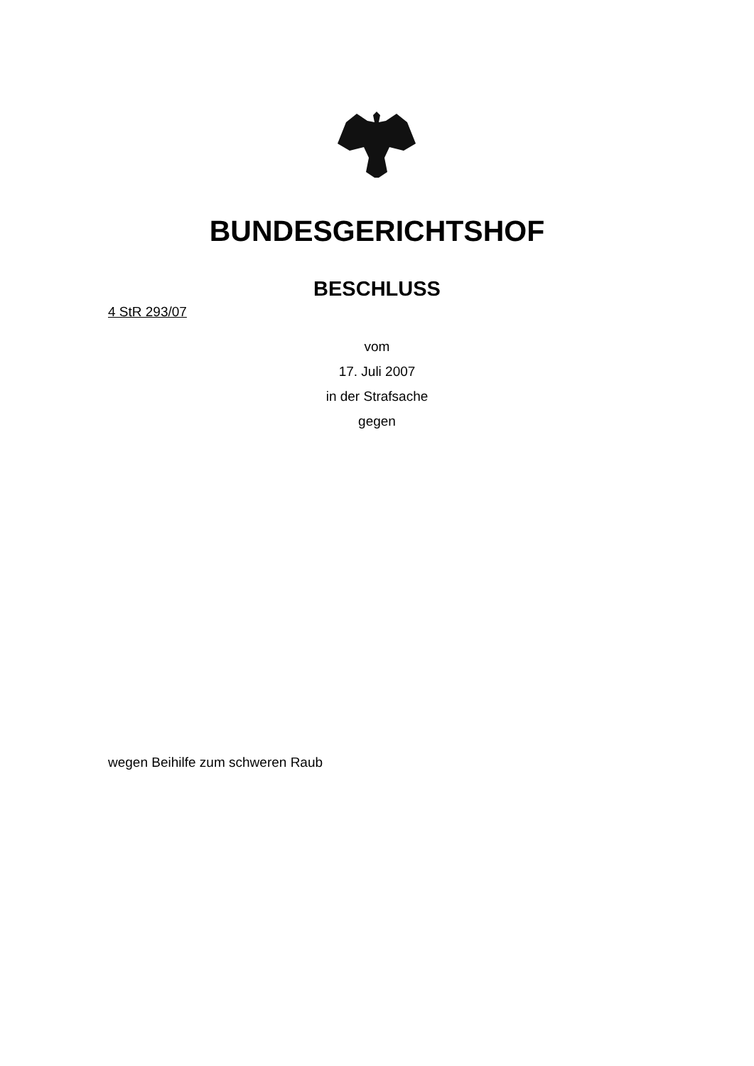BUNDESGERICHTSHOF
BESCHLUSS
4 StR 293/07
vom
17. Juli 2007
in der Strafsache
gegen
wegen Beihilfe zum schweren Raub